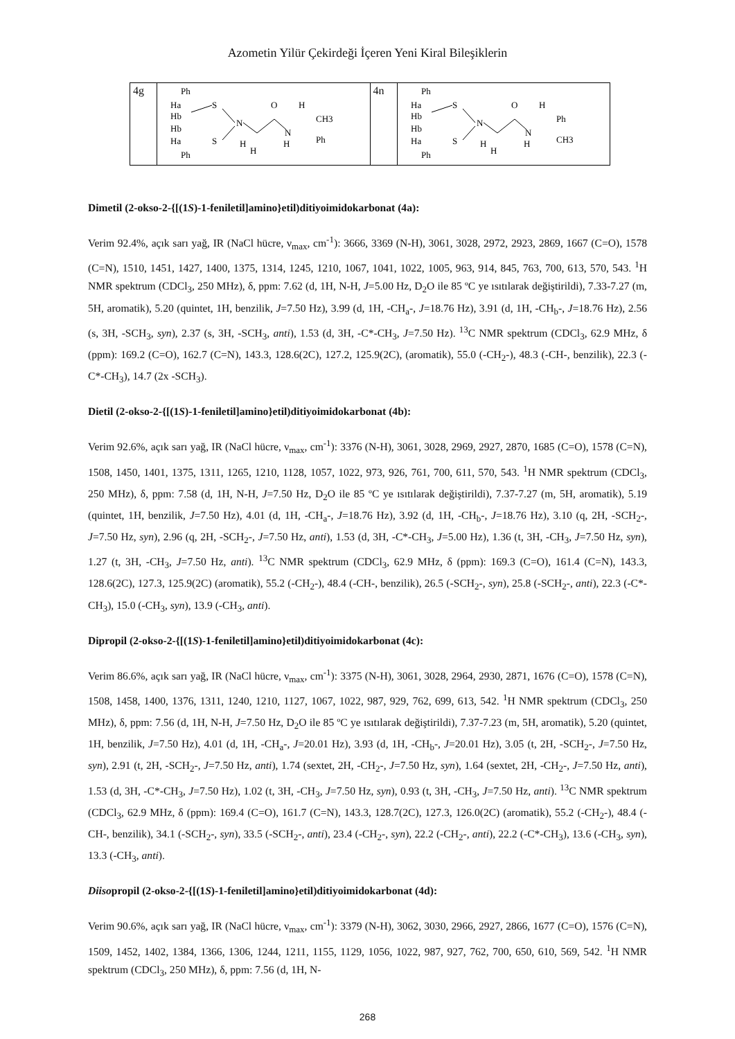Azometin Yilür Çekirdeği İçeren Yeni Kiral Bileşiklerin
| 4g | Ph Ha Hb Hb Ha Ph S S N O N H H CH3 Ph H H | 4n | Ph Ha Hb Hb Ha Ph S S N O N H H Ph CH3 H H |
Dimetil (2-okso-2-{[(1S)-1-feniletil]amino}etil)ditiyoimidokarbonat (4a):
Verim 92.4%, açık sarı yağ, IR (NaCl hücre, ν<sub>max</sub>, cm<sup>-1</sup>): 3666, 3369 (N-H), 3061, 3028, 2972, 2923, 2869, 1667 (C=O), 1578 (C=N), 1510, 1451, 1427, 1400, 1375, 1314, 1245, 1210, 1067, 1041, 1022, 1005, 963, 914, 845, 763, 700, 613, 570, 543. <sup>1</sup>H NMR spektrum (CDCl<sub>3</sub>, 250 MHz), δ, ppm: 7.62 (d, 1H, N-H, J=5.00 Hz, D<sub>2</sub>O ile 85 ºC ye ısıtılarak değiştirildi), 7.33-7.27 (m, 5H, aromatik), 5.20 (quintet, 1H, benzilik, J=7.50 Hz), 3.99 (d, 1H, -CH<sub>a</sub>-, J=18.76 Hz), 3.91 (d, 1H, -CH<sub>b</sub>-, J=18.76 Hz), 2.56 (s, 3H, -SCH<sub>3</sub>, syn), 2.37 (s, 3H, -SCH<sub>3</sub>, anti), 1.53 (d, 3H, -C*-CH<sub>3</sub>, J=7.50 Hz). <sup>13</sup>C NMR spektrum (CDCl<sub>3</sub>, 62.9 MHz, δ (ppm): 169.2 (C=O), 162.7 (C=N), 143.3, 128.6(2C), 127.2, 125.9(2C), (aromatik), 55.0 (-CH<sub>2</sub>-), 48.3 (-CH-, benzilik), 22.3 (-C*-CH<sub>3</sub>), 14.7 (2x -SCH<sub>3</sub>).
Dietil (2-okso-2-{[(1S)-1-feniletil]amino}etil)ditiyoimidokarbonat (4b):
Verim 92.6%, açık sarı yağ, IR (NaCl hücre, ν<sub>max</sub>, cm<sup>-1</sup>): 3376 (N-H), 3061, 3028, 2969, 2927, 2870, 1685 (C=O), 1578 (C=N), 1508, 1450, 1401, 1375, 1311, 1265, 1210, 1128, 1057, 1022, 973, 926, 761, 700, 611, 570, 543. <sup>1</sup>H NMR spektrum (CDCl<sub>3</sub>, 250 MHz), δ, ppm: 7.58 (d, 1H, N-H, J=7.50 Hz, D<sub>2</sub>O ile 85 ºC ye ısıtılarak değiştirildi), 7.37-7.27 (m, 5H, aromatik), 5.19 (quintet, 1H, benzilik, J=7.50 Hz), 4.01 (d, 1H, -CH<sub>a</sub>-, J=18.76 Hz), 3.92 (d, 1H, -CH<sub>b</sub>-, J=18.76 Hz), 3.10 (q, 2H, -SCH<sub>2</sub>-, J=7.50 Hz, syn), 2.96 (q, 2H, -SCH<sub>2</sub>-, J=7.50 Hz, anti), 1.53 (d, 3H, -C*-CH<sub>3</sub>, J=5.00 Hz), 1.36 (t, 3H, -CH<sub>3</sub>, J=7.50 Hz, syn), 1.27 (t, 3H, -CH<sub>3</sub>, J=7.50 Hz, anti). <sup>13</sup>C NMR spektrum (CDCl<sub>3</sub>, 62.9 MHz, δ (ppm): 169.3 (C=O), 161.4 (C=N), 143.3, 128.6(2C), 127.3, 125.9(2C) (aromatik), 55.2 (-CH<sub>2</sub>-), 48.4 (-CH-, benzilik), 26.5 (-SCH<sub>2</sub>-, syn), 25.8 (-SCH<sub>2</sub>-, anti), 22.3 (-C*-CH<sub>3</sub>), 15.0 (-CH<sub>3</sub>, syn), 13.9 (-CH<sub>3</sub>, anti).
Dipropil (2-okso-2-{[(1S)-1-feniletil]amino}etil)ditiyoimidokarbonat (4c):
Verim 86.6%, açık sarı yağ, IR (NaCl hücre, ν<sub>max</sub>, cm<sup>-1</sup>): 3375 (N-H), 3061, 3028, 2964, 2930, 2871, 1676 (C=O), 1578 (C=N), 1508, 1458, 1400, 1376, 1311, 1240, 1210, 1127, 1067, 1022, 987, 929, 762, 699, 613, 542. <sup>1</sup>H NMR spektrum (CDCl<sub>3</sub>, 250 MHz), δ, ppm: 7.56 (d, 1H, N-H, J=7.50 Hz, D<sub>2</sub>O ile 85 ºC ye ısıtılarak değiştirildi), 7.37-7.23 (m, 5H, aromatik), 5.20 (quintet, 1H, benzilik, J=7.50 Hz), 4.01 (d, 1H, -CH<sub>a</sub>-, J=20.01 Hz), 3.93 (d, 1H, -CH<sub>b</sub>-, J=20.01 Hz), 3.05 (t, 2H, -SCH<sub>2</sub>-, J=7.50 Hz, syn), 2.91 (t, 2H, -SCH<sub>2</sub>-, J=7.50 Hz, anti), 1.74 (sextet, 2H, -CH<sub>2</sub>-, J=7.50 Hz, syn), 1.64 (sextet, 2H, -CH<sub>2</sub>-, J=7.50 Hz, anti), 1.53 (d, 3H, -C*-CH<sub>3</sub>, J=7.50 Hz), 1.02 (t, 3H, -CH<sub>3</sub>, J=7.50 Hz, syn), 0.93 (t, 3H, -CH<sub>3</sub>, J=7.50 Hz, anti). <sup>13</sup>C NMR spektrum (CDCl<sub>3</sub>, 62.9 MHz, δ (ppm): 169.4 (C=O), 161.7 (C=N), 143.3, 128.7(2C), 127.3, 126.0(2C) (aromatik), 55.2 (-CH<sub>2</sub>-), 48.4 (-CH-, benzilik), 34.1 (-SCH<sub>2</sub>-, syn), 33.5 (-SCH<sub>2</sub>-, anti), 23.4 (-CH<sub>2</sub>-, syn), 22.2 (-CH<sub>2</sub>-, anti), 22.2 (-C*-CH<sub>3</sub>), 13.6 (-CH<sub>3</sub>, syn), 13.3 (-CH<sub>3</sub>, anti).
Diisopropil (2-okso-2-{[(1S)-1-feniletil]amino}etil)ditiyoimidokarbonat (4d):
Verim 90.6%, açık sarı yağ, IR (NaCl hücre, ν<sub>max</sub>, cm<sup>-1</sup>): 3379 (N-H), 3062, 3030, 2966, 2927, 2866, 1677 (C=O), 1576 (C=N), 1509, 1452, 1402, 1384, 1366, 1306, 1244, 1211, 1155, 1129, 1056, 1022, 987, 927, 762, 700, 650, 610, 569, 542. <sup>1</sup>H NMR spektrum (CDCl<sub>3</sub>, 250 MHz), δ, ppm: 7.56 (d, 1H, N-
268